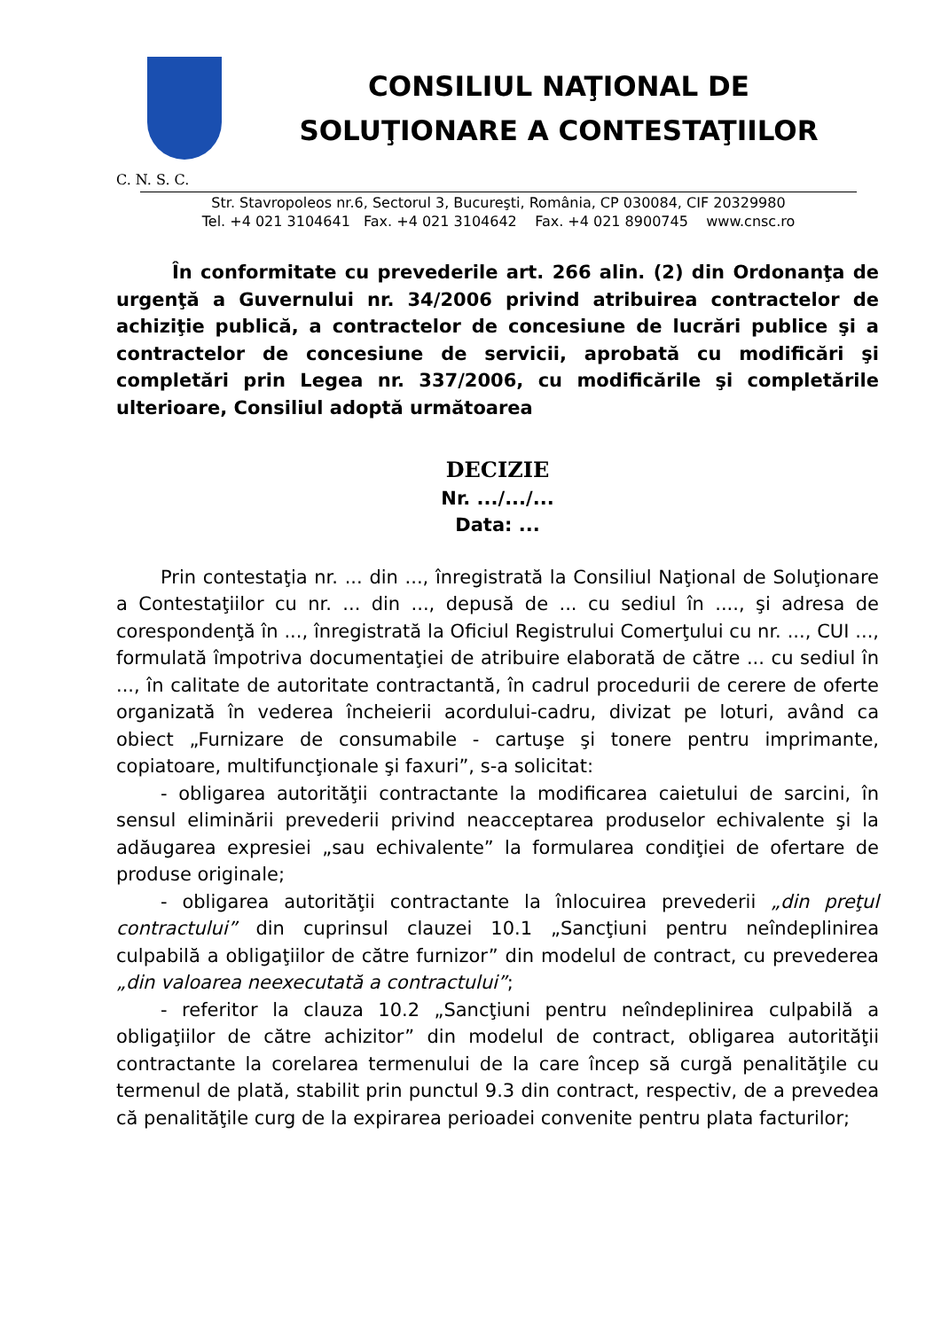CONSILIUL NAŢIONAL DE
SOLUŢIONARE A CONTESTAŢIILOR
C. N. S. C.
Str. Stavropoleos nr.6, Sectorul 3, Bucureşti, România, CP 030084, CIF 20329980
Tel. +4 021 3104641 Fax. +4 021 3104642 Fax. +4 021 8900745 www.cnsc.ro
În conformitate cu prevederile art. 266 alin. (2) din Ordonanţa de urgenţă a Guvernului nr. 34/2006 privind atribuirea contractelor de achiziţie publică, a contractelor de concesiune de lucrări publice şi a contractelor de concesiune de servicii, aprobată cu modificări şi completări prin Legea nr. 337/2006, cu modificările şi completările ulterioare, Consiliul adoptă următoarea
DECIZIE
Nr. .../.../...
Data: ...
Prin contestaţia nr. ... din ..., înregistrată la Consiliul Naţional de Soluţionare a Contestaţiilor cu nr. ... din ..., depusă de ... cu sediul în ...., şi adresa de corespondenţă în ..., înregistrată la Oficiul Registrului Comerţului cu nr. ..., CUI ..., formulată împotriva documentaţiei de atribuire elaborată de către ... cu sediul în ..., în calitate de autoritate contractantă, în cadrul procedurii de cerere de oferte organizată în vederea încheierii acordului-cadru, divizat pe loturi, având ca obiect „Furnizare de consumabile - cartuşe şi tonere pentru imprimante, copiatoare, multifuncţionale şi faxuri”, s-a solicitat:
- obligarea autorităţii contractante la modificarea caietului de sarcini, în sensul eliminării prevederii privind neacceptarea produselor echivalente şi la adăugarea expresiei „sau echivalente” la formularea condiţiei de ofertare de produse originale;
- obligarea autorităţii contractante la înlocuirea prevederii „din preţul contractului” din cuprinsul clauzei 10.1 „Sancţiuni pentru neîndeplinirea culpabilă a obligaţiilor de către furnizor” din modelul de contract, cu prevederea „din valoarea neexecutată a contractului”;
- referitor la clauza 10.2 „Sancţiuni pentru neîndeplinirea culpabilă a obligaţiilor de către achizitor” din modelul de contract, obligarea autorităţii contractante la corelarea termenului de la care încep să curgă penalităţile cu termenul de plată, stabilit prin punctul 9.3 din contract, respectiv, de a prevedea că penalităţile curg de la expirarea perioadei convenite pentru plata facturilor;